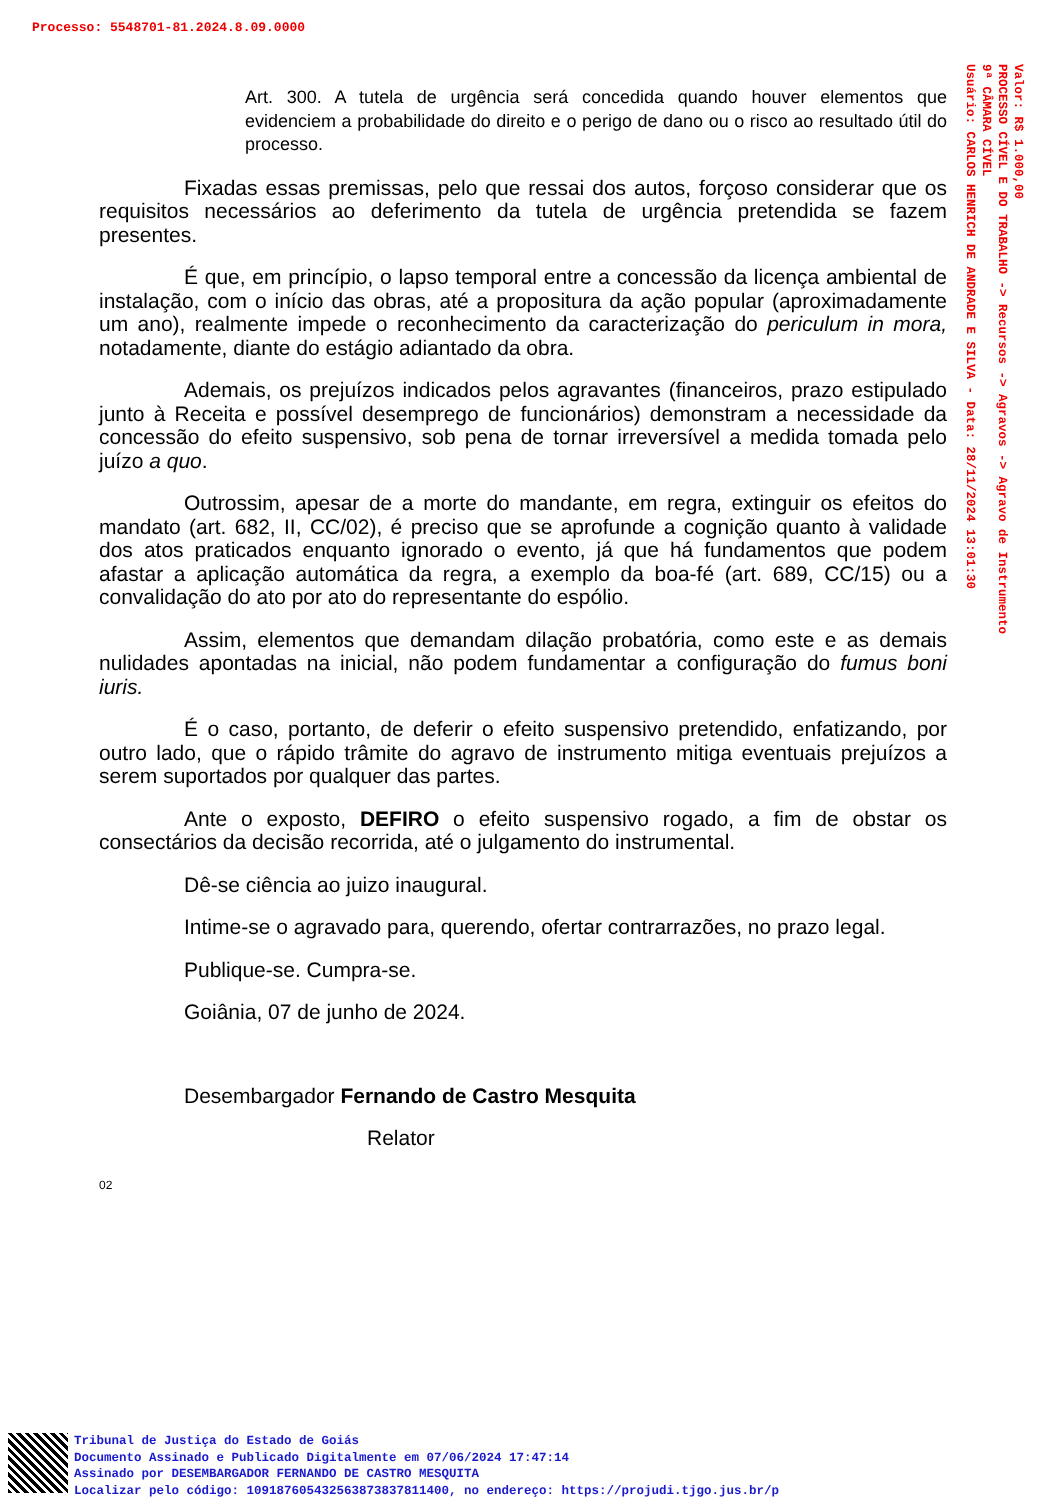Processo: 5548701-81.2024.8.09.0000
Valor: R$ 1.000,00
PROCESSO CÍVEL E DO TRABALHO -> Recursos -> Agravos -> Agravo de Instrumento
9ª CÂMARA CÍVEL
Usuário: CARLOS HENRICH DE ANDRADE E SILVA - Data: 28/11/2024 13:01:30
Art. 300. A tutela de urgência será concedida quando houver elementos que evidenciem a probabilidade do direito e o perigo de dano ou o risco ao resultado útil do processo.
Fixadas essas premissas, pelo que ressai dos autos, forçoso considerar que os requisitos necessários ao deferimento da tutela de urgência pretendida se fazem presentes.
É que, em princípio, o lapso temporal entre a concessão da licença ambiental de instalação, com o início das obras, até a propositura da ação popular (aproximadamente um ano), realmente impede o reconhecimento da caracterização do periculum in mora, notadamente, diante do estágio adiantado da obra.
Ademais, os prejuízos indicados pelos agravantes (financeiros, prazo estipulado junto à Receita e possível desemprego de funcionários) demonstram a necessidade da concessão do efeito suspensivo, sob pena de tornar irreversível a medida tomada pelo juízo a quo.
Outrossim, apesar de a morte do mandante, em regra, extinguir os efeitos do mandato (art. 682, II, CC/02), é preciso que se aprofunde a cognição quanto à validade dos atos praticados enquanto ignorado o evento, já que há fundamentos que podem afastar a aplicação automática da regra, a exemplo da boa-fé (art. 689, CC/15) ou a convalidação do ato por ato do representante do espólio.
Assim, elementos que demandam dilação probatória, como este e as demais nulidades apontadas na inicial, não podem fundamentar a configuração do fumus boni iuris.
É o caso, portanto, de deferir o efeito suspensivo pretendido, enfatizando, por outro lado, que o rápido trâmite do agravo de instrumento mitiga eventuais prejuízos a serem suportados por qualquer das partes.
Ante o exposto, DEFIRO o efeito suspensivo rogado, a fim de obstar os consectários da decisão recorrida, até o julgamento do instrumental.
Dê-se ciência ao juizo inaugural.
Intime-se o agravado para, querendo, ofertar contrarrazões, no prazo legal.
Publique-se. Cumpra-se.
Goiânia, 07 de junho de 2024.
Desembargador Fernando de Castro Mesquita
Relator
02
Tribunal de Justiça do Estado de Goiás
Documento Assinado e Publicado Digitalmente em 07/06/2024 17:47:14
Assinado por DESEMBARGADOR FERNANDO DE CASTRO MESQUITA
Localizar pelo código: 109187605432563873837811400, no endereço: https://projudi.tjgo.jus.br/p